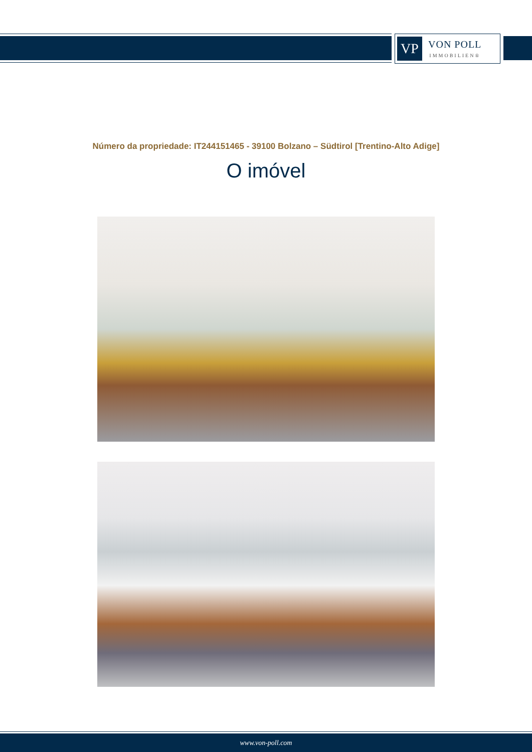VP
VON POLL
IMMOBILIEN®
Número da propriedade: IT244151465 - 39100 Bolzano – Südtirol [Trentino-Alto Adige]
O imóvel
www.von-poll.com